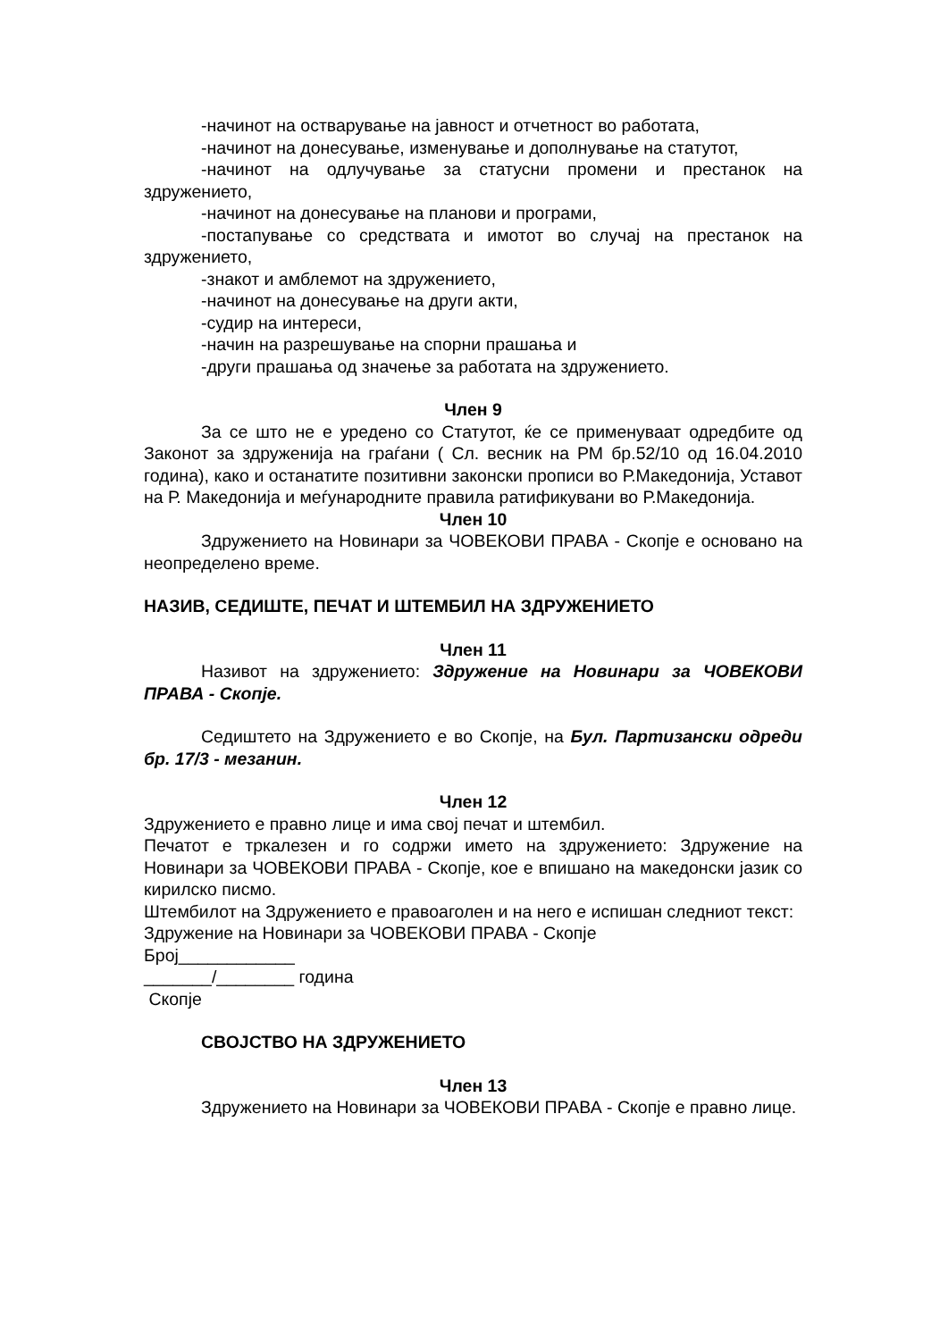-начинот на остварување на јавност и отчетност во работата,
-начинот на донесување, изменување и дополнување на статутот,
-начинот на одлучување за статусни промени и престанок на здружението,
-начинот на донесување на планови и програми,
-постапување со средствата и имотот во случај на престанок на здружението,
-знакот и амблемот на здружението,
-начинот на донесување на други акти,
-судир на интереси,
-начин на разрешување на спорни прашања и
-други прашања од значење за работата на здружението.
Член 9
За се што не е уредено со Статутот, ќе се применуваат одредбите од Законот за здруженија на граѓани ( Сл. весник на РМ бр.52/10 од 16.04.2010 година), како и останатите позитивни законски прописи во Р.Македонија, Уставот на Р. Македонија и меѓународните правила ратификувани во Р.Македонија.
Член 10
Здружението на Новинари за ЧОВЕКОВИ ПРАВА - Скопје е основано на неопределено време.
НАЗИВ, СЕДИШТЕ, ПЕЧАТ И ШТЕМБИЛ НА ЗДРУЖЕНИЕТО
Член 11
Називот на здружението: Здружение на Новинари за ЧОВЕКОВИ ПРАВА - Скопје.
Седиштето на Здружението е во Скопје, на Бул. Партизански одреди бр. 17/3 - мезанин.
Член 12
Здружението е правно лице и има свој печат и штембил.
Печатот е тркалезен и го содржи името на здружението: Здружение на Новинари за ЧОВЕКОВИ ПРАВА - Скопје, кое е впишано на македонски јазик со кирилско писмо.
Штембилот на Здружението е правоаголен и на него е испишан следниот текст:
Здружение на Новинари за ЧОВЕКОВИ ПРАВА - Скопје
Број____________
_______/________ година
Скопје
СВОЈСТВО НА ЗДРУЖЕНИЕТО
Член 13
Здружението на Новинари за ЧОВЕКОВИ ПРАВА - Скопје е правно лице.